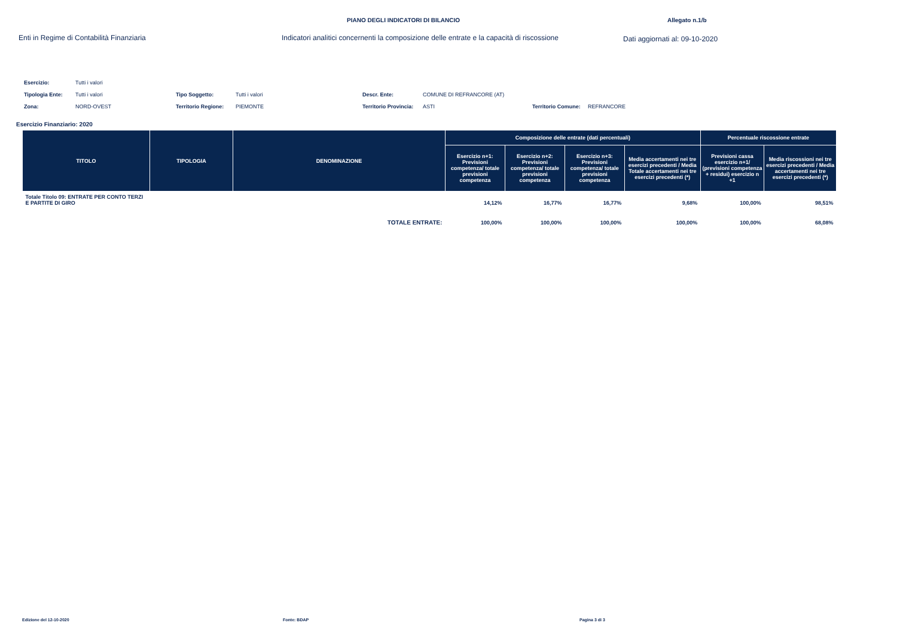PIANO DEGLI INDICATORI DI BILANCIO Allegato n.1/b
Enti in Regime di Contabilità Finanziaria Indicatori analitici concernenti la composizione delle entrate e la capacità di riscossione Dati aggiornati al: 09-10-2020
| Esercizio: | Tutti i valori | | | | | | |
| Tipologia Ente: | Tutti i valori | Tipo Soggetto: | Tutti i valori | Descr. Ente: | COMUNE DI REFRANCORE (AT) | | |
| Zona: | NORD-OVEST | Territorio Regione: | PIEMONTE | Territorio Provincia: | ASTI | Territorio Comune: | REFRANCORE |
Esercizio Finanziario: 2020
| TITOLO | TIPOLOGIA | DENOMINAZIONE | Composizione delle entrate (dati percentuali) | | | | Percentuale riscossione entrate | |
| --- | --- | --- | --- | --- | --- | --- | --- | --- |
| | | | Esercizio n+1: Previsioni competenza/ totale previsioni competenza | Esercizio n+2: Previsioni competenza/ totale previsioni competenza | Esercizio n+3: Previsioni competenza/ totale previsioni competenza | Media accertamenti nei tre esercizi precedenti / Media Totale accertamenti nei tre esercizi precedenti (*) | Previsioni cassa esercizio n+1/ (previsioni competenza + residui) esercizio n +1 | Media riscossioni nei tre esercizi precedenti / Media accertamenti nei tre esercizi precedenti (*) |
| Totale Titolo 09: ENTRATE PER CONTO TERZI E PARTITE DI GIRO | | | 14,12% | 16,77% | 16,77% | 9,68% | 100,00% | 98,51% |
| | | TOTALE ENTRATE: | 100,00% | 100,00% | 100,00% | 100,00% | 100,00% | 68,08% |
Edizione del 12-10-2020 Fonte: BDAP Pagina 3 di 3